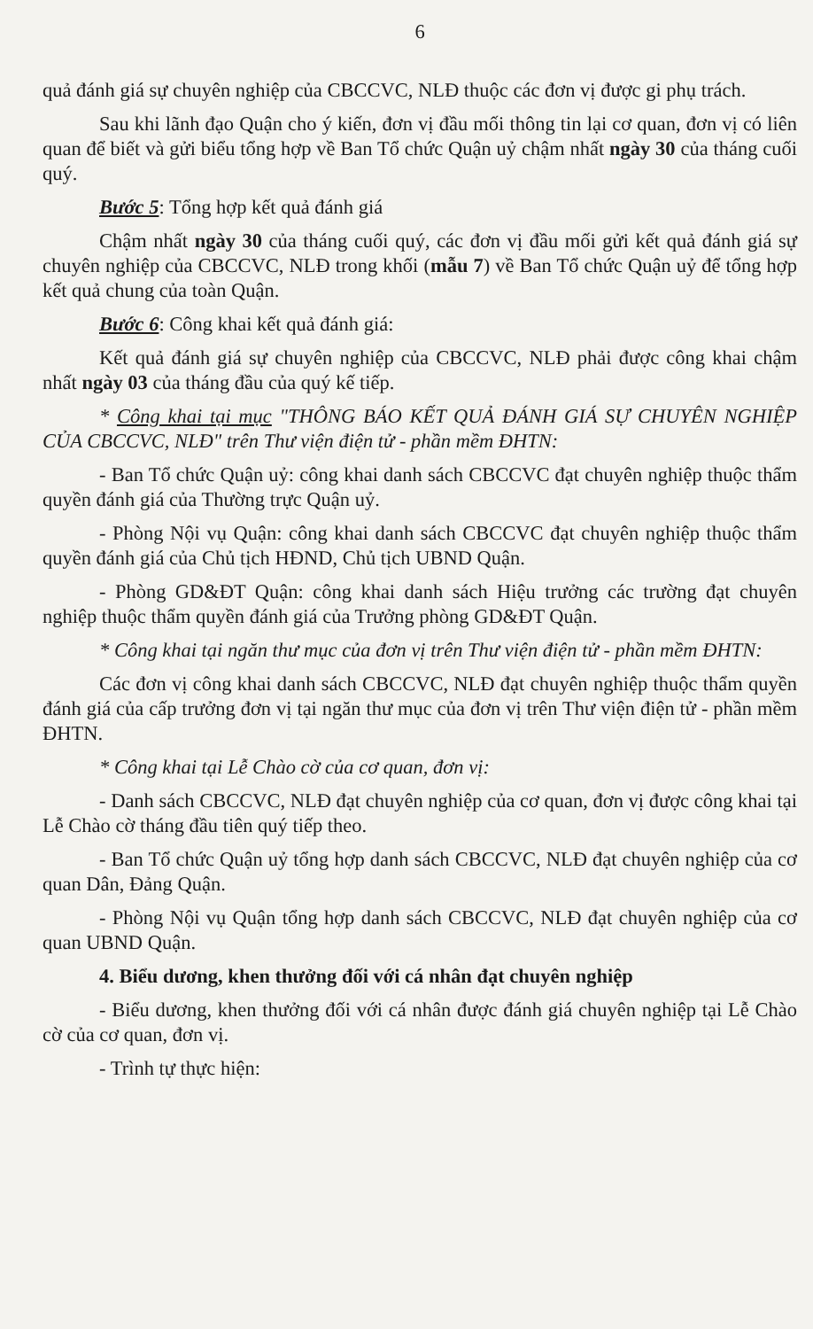6
quả đánh giá sự chuyên nghiệp của CBCCVC, NLĐ thuộc các đơn vị được gi phụ trách.
Sau khi lãnh đạo Quận cho ý kiến, đơn vị đầu mối thông tin lại cơ quan, đơn vị có liên quan để biết và gửi biểu tổng hợp về Ban Tổ chức Quận uỷ chậm nhất ngày 30 của tháng cuối quý.
Bước 5: Tổng hợp kết quả đánh giá
Chậm nhất ngày 30 của tháng cuối quý, các đơn vị đầu mối gửi kết quả đánh giá sự chuyên nghiệp của CBCCVC, NLĐ trong khối (mẫu 7) về Ban Tổ chức Quận uỷ để tổng hợp kết quả chung của toàn Quận.
Bước 6: Công khai kết quả đánh giá:
Kết quả đánh giá sự chuyên nghiệp của CBCCVC, NLĐ phải được công khai chậm nhất ngày 03 của tháng đầu của quý kế tiếp.
* Công khai tại mục "THÔNG BÁO KẾT QUẢ ĐÁNH GIÁ SỰ CHUYÊN NGHIỆP CỦA CBCCVC, NLĐ" trên Thư viện điện tử - phần mềm ĐHTN:
- Ban Tổ chức Quận uỷ: công khai danh sách CBCCVC đạt chuyên nghiệp thuộc thẩm quyền đánh giá của Thường trực Quận uỷ.
- Phòng Nội vụ Quận: công khai danh sách CBCCVC đạt chuyên nghiệp thuộc thẩm quyền đánh giá của Chủ tịch HĐND, Chủ tịch UBND Quận.
- Phòng GD&ĐT Quận: công khai danh sách Hiệu trưởng các trường đạt chuyên nghiệp thuộc thẩm quyền đánh giá của Trưởng phòng GD&ĐT Quận.
* Công khai tại ngăn thư mục của đơn vị trên Thư viện điện tử - phần mềm ĐHTN:
Các đơn vị công khai danh sách CBCCVC, NLĐ đạt chuyên nghiệp thuộc thẩm quyền đánh giá của cấp trưởng đơn vị tại ngăn thư mục của đơn vị trên Thư viện điện tử - phần mềm ĐHTN.
* Công khai tại Lễ Chào cờ của cơ quan, đơn vị:
- Danh sách CBCCVC, NLĐ đạt chuyên nghiệp của cơ quan, đơn vị được công khai tại Lễ Chào cờ tháng đầu tiên quý tiếp theo.
- Ban Tổ chức Quận uỷ tổng hợp danh sách CBCCVC, NLĐ đạt chuyên nghiệp của cơ quan Dân, Đảng Quận.
- Phòng Nội vụ Quận tổng hợp danh sách CBCCVC, NLĐ đạt chuyên nghiệp của cơ quan UBND Quận.
4. Biểu dương, khen thưởng đối với cá nhân đạt chuyên nghiệp
- Biểu dương, khen thưởng đối với cá nhân được đánh giá chuyên nghiệp tại Lễ Chào cờ của cơ quan, đơn vị.
- Trình tự thực hiện: